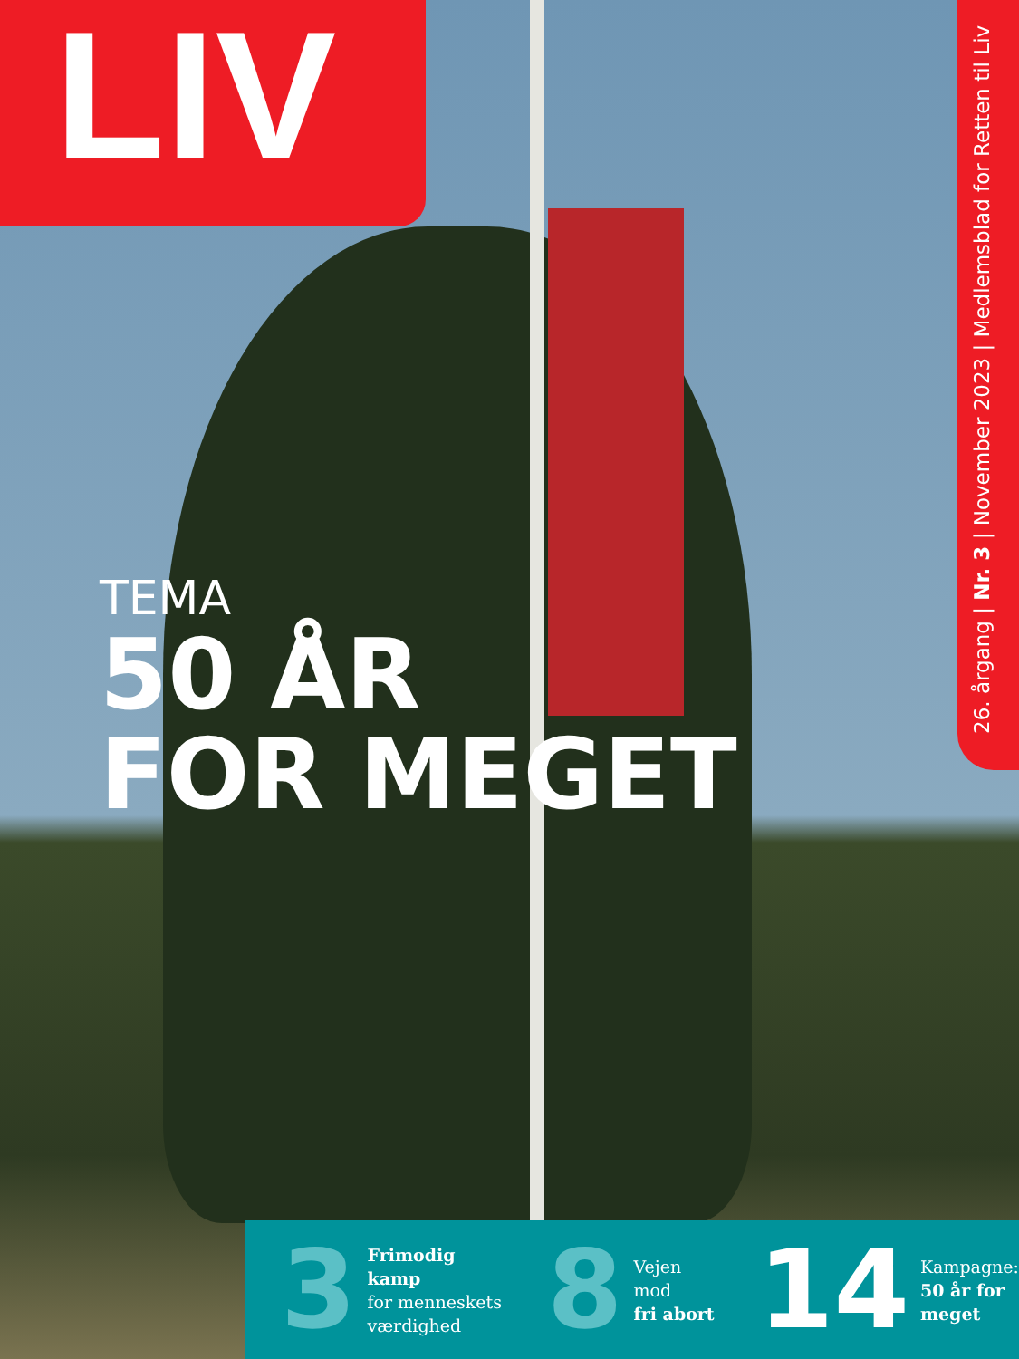LIV
26. årgang | Nr. 3 | November 2023 | Medlemsblad for Retten til Liv
TEMA
50 ÅR
FOR MEGET
3 Frimodig kamp
for menneskets
værdighed
8 Vejen mod
fri abort
14 Kampagne:
50 år for
meget